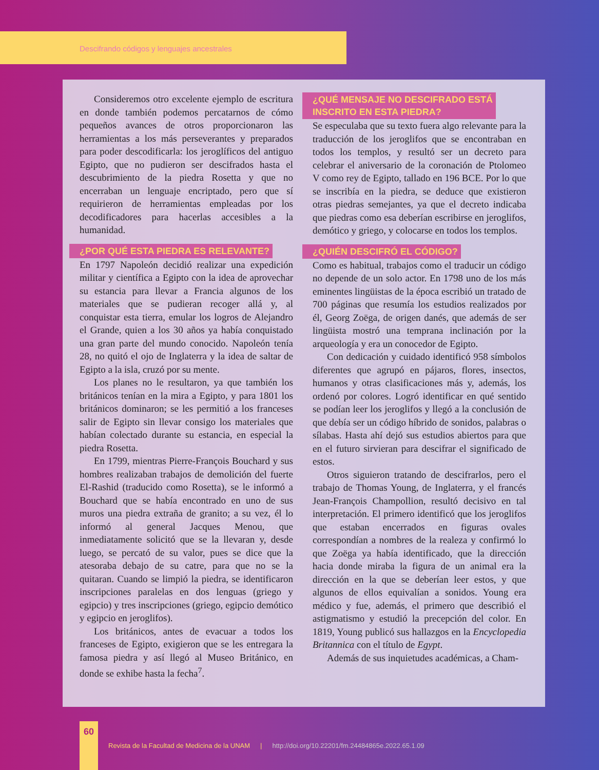Descifrando códigos y lenguajes ancestrales
Consideremos otro excelente ejemplo de escritura en donde también podemos percatarnos de cómo pequeños avances de otros proporcionaron las herramientas a los más perseverantes y preparados para poder descodificarla: los jeroglíficos del antiguo Egipto, que no pudieron ser descifrados hasta el descubrimiento de la piedra Rosetta y que no encerraban un lenguaje encriptado, pero que sí requirieron de herramientas empleadas por los decodificadores para hacerlas accesibles a la humanidad.
¿POR QUÉ ESTA PIEDRA ES RELEVANTE?
En 1797 Napoleón decidió realizar una expedición militar y científica a Egipto con la idea de aprovechar su estancia para llevar a Francia algunos de los materiales que se pudieran recoger allá y, al conquistar esta tierra, emular los logros de Alejandro el Grande, quien a los 30 años ya había conquistado una gran parte del mundo conocido. Napoleón tenía 28, no quitó el ojo de Inglaterra y la idea de saltar de Egipto a la isla, cruzó por su mente.
Los planes no le resultaron, ya que también los británicos tenían en la mira a Egipto, y para 1801 los británicos dominaron; se les permitió a los franceses salir de Egipto sin llevar consigo los materiales que habían colectado durante su estancia, en especial la piedra Rosetta.
En 1799, mientras Pierre-François Bouchard y sus hombres realizaban trabajos de demolición del fuerte El-Rashid (traducido como Rosetta), se le informó a Bouchard que se había encontrado en uno de sus muros una piedra extraña de granito; a su vez, él lo informó al general Jacques Menou, que inmediatamente solicitó que se la llevaran y, desde luego, se percató de su valor, pues se dice que la atesoraba debajo de su catre, para que no se la quitaran. Cuando se limpió la piedra, se identificaron inscripciones paralelas en dos lenguas (griego y egipcio) y tres inscripciones (griego, egipcio demótico y egipcio en jeroglifos).
Los británicos, antes de evacuar a todos los franceses de Egipto, exigieron que se les entregara la famosa piedra y así llegó al Museo Británico, en donde se exhibe hasta la fecha<sup>7</sup>.
¿QUÉ MENSAJE NO DESCIFRADO ESTÁ
INSCRITO EN ESTA PIEDRA?
Se especulaba que su texto fuera algo relevante para la traducción de los jeroglifos que se encontraban en todos los templos, y resultó ser un decreto para celebrar el aniversario de la coronación de Ptolomeo V como rey de Egipto, tallado en 196 BCE. Por lo que se inscribía en la piedra, se deduce que existieron otras piedras semejantes, ya que el decreto indicaba que piedras como esa deberían escribirse en jeroglifos, demótico y griego, y colocarse en todos los templos.
¿QUIÉN DESCIFRÓ EL CÓDIGO?
Como es habitual, trabajos como el traducir un código no depende de un solo actor. En 1798 uno de los más eminentes lingüistas de la época escribió un tratado de 700 páginas que resumía los estudios realizados por él, Georg Zoëga, de origen danés, que además de ser lingüista mostró una temprana inclinación por la arqueología y era un conocedor de Egipto.
Con dedicación y cuidado identificó 958 símbolos diferentes que agrupó en pájaros, flores, insectos, humanos y otras clasificaciones más y, además, los ordenó por colores. Logró identificar en qué sentido se podían leer los jeroglifos y llegó a la conclusión de que debía ser un código híbrido de sonidos, palabras o sílabas. Hasta ahí dejó sus estudios abiertos para que en el futuro sirvieran para descifrar el significado de estos.
Otros siguieron tratando de descifrarlos, pero el trabajo de Thomas Young, de Inglaterra, y el francés Jean-François Champollion, resultó decisivo en tal interpretación. El primero identificó que los jeroglifos que estaban encerrados en figuras ovales correspondían a nombres de la realeza y confirmó lo que Zoëga ya había identificado, que la dirección hacia donde miraba la figura de un animal era la dirección en la que se deberían leer estos, y que algunos de ellos equivalían a sonidos. Young era médico y fue, además, el primero que describió el astigmatismo y estudió la precepción del color. En 1819, Young publicó sus hallazgos en la Encyclopedia Britannica con el título de Egypt.
Además de sus inquietudes académicas, a Cham-
60
Revista de la Facultad de Medicina de la UNAM | http://doi.org/10.22201/fm.24484865e.2022.65.1.09